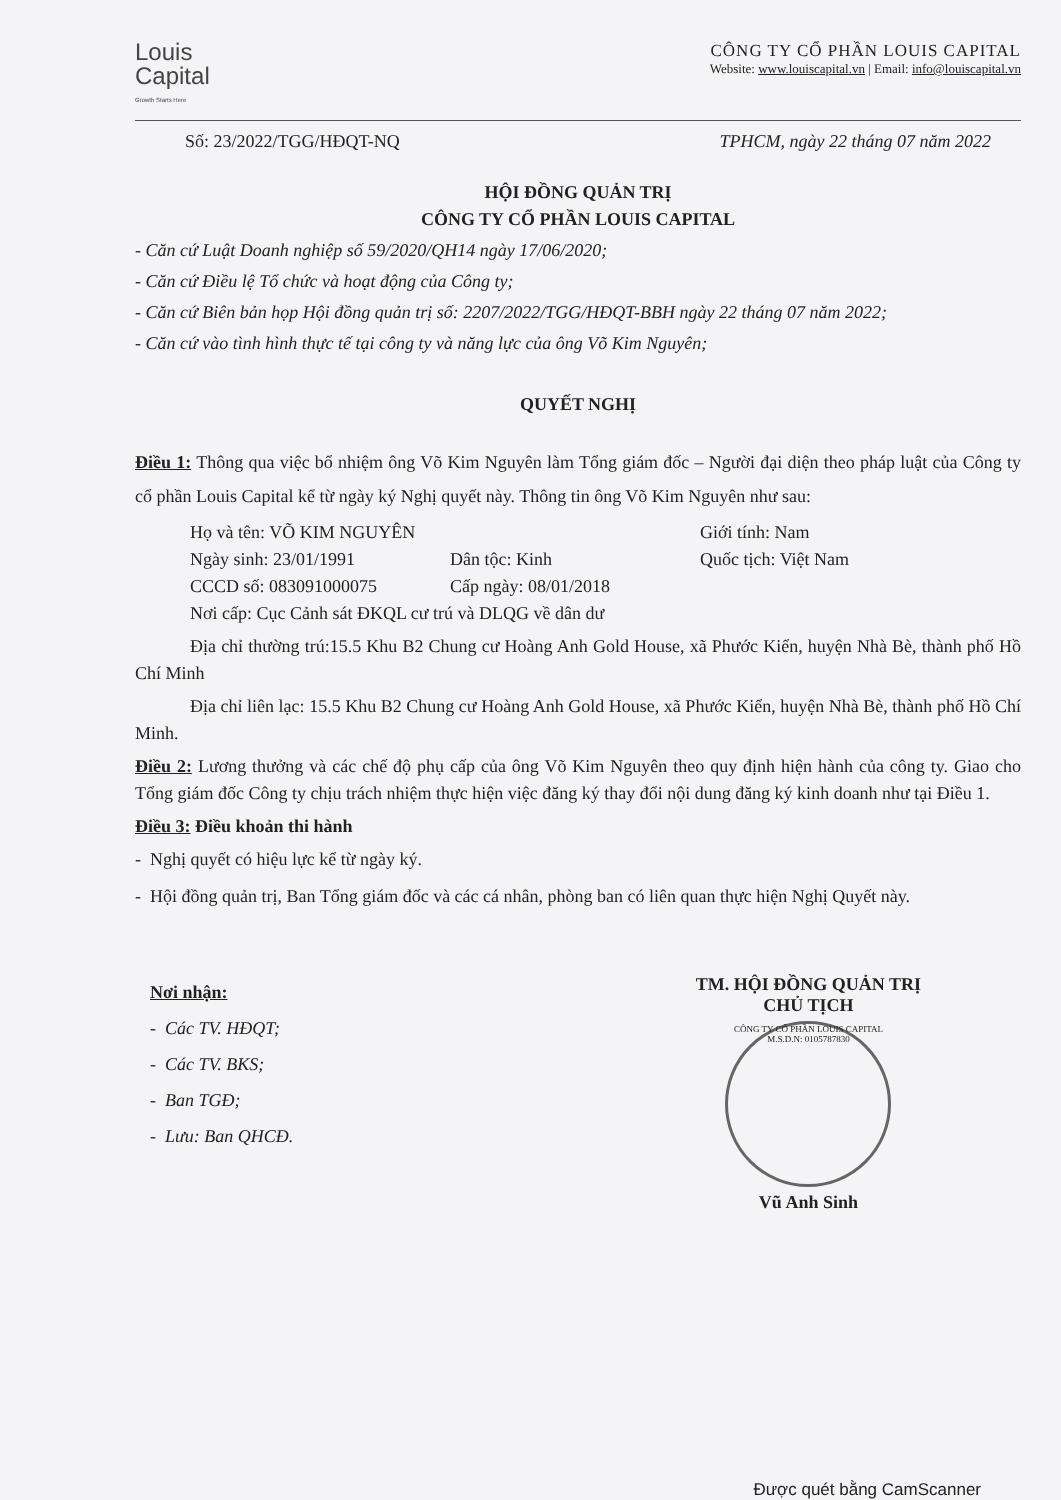Louis
Capital
Growth Starts Here
CÔNG TY CỔ PHẦN LOUIS CAPITAL
Website: www.louiscapital.vn | Email: info@louiscapital.vn
Số: 23/2022/TGG/HĐQT-NQ TPHCM, ngày 22 tháng 07 năm 2022
HỘI ĐỒNG QUẢN TRỊ
CÔNG TY CỔ PHẦN LOUIS CAPITAL
- Căn cứ Luật Doanh nghiệp số 59/2020/QH14 ngày 17/06/2020;
- Căn cứ Điều lệ Tổ chức và hoạt động của Công ty;
- Căn cứ Biên bản họp Hội đồng quản trị số: 2207/2022/TGG/HĐQT-BBH ngày 22 tháng 07 năm 2022;
- Căn cứ vào tình hình thực tế tại công ty và năng lực của ông Võ Kim Nguyên;
QUYẾT NGHỊ
Điều 1: Thông qua việc bổ nhiệm ông Võ Kim Nguyên làm Tổng giám đốc – Người đại diện theo pháp luật của Công ty cổ phần Louis Capital kể từ ngày ký Nghị quyết này. Thông tin ông Võ Kim Nguyên như sau:
Họ và tên: VÕ KIM NGUYÊN Giới tính: Nam
Ngày sinh: 23/01/1991 Dân tộc: Kinh Quốc tịch: Việt Nam
CCCD số: 083091000075 Cấp ngày: 08/01/2018
Nơi cấp: Cục Cảnh sát ĐKQL cư trú và DLQG về dân dư
Địa chỉ thường trú:15.5 Khu B2 Chung cư Hoàng Anh Gold House, xã Phước Kiển, huyện Nhà Bè, thành phố Hồ Chí Minh
Địa chỉ liên lạc: 15.5 Khu B2 Chung cư Hoàng Anh Gold House, xã Phước Kiển, huyện Nhà Bè, thành phố Hồ Chí Minh.
Điều 2: Lương thưởng và các chế độ phụ cấp của ông Võ Kim Nguyên theo quy định hiện hành của công ty. Giao cho Tổng giám đốc Công ty chịu trách nhiệm thực hiện việc đăng ký thay đổi nội dung đăng ký kinh doanh như tại Điều 1.
Điều 3: Điều khoản thi hành
- Nghị quyết có hiệu lực kể từ ngày ký.
- Hội đồng quản trị, Ban Tổng giám đốc và các cá nhân, phòng ban có liên quan thực hiện Nghị Quyết này.
Nơi nhận:
- Các TV. HĐQT;
- Các TV. BKS;
- Ban TGĐ;
- Lưu: Ban QHCĐ.
TM. HỘI ĐỒNG QUẢN TRỊ
CHỦ TỊCH
CÔNG TY CỔ PHẦN LOUIS CAPITAL M.S.D.N: 0105787830
Vũ Anh Sinh
Được quét bằng CamScanner